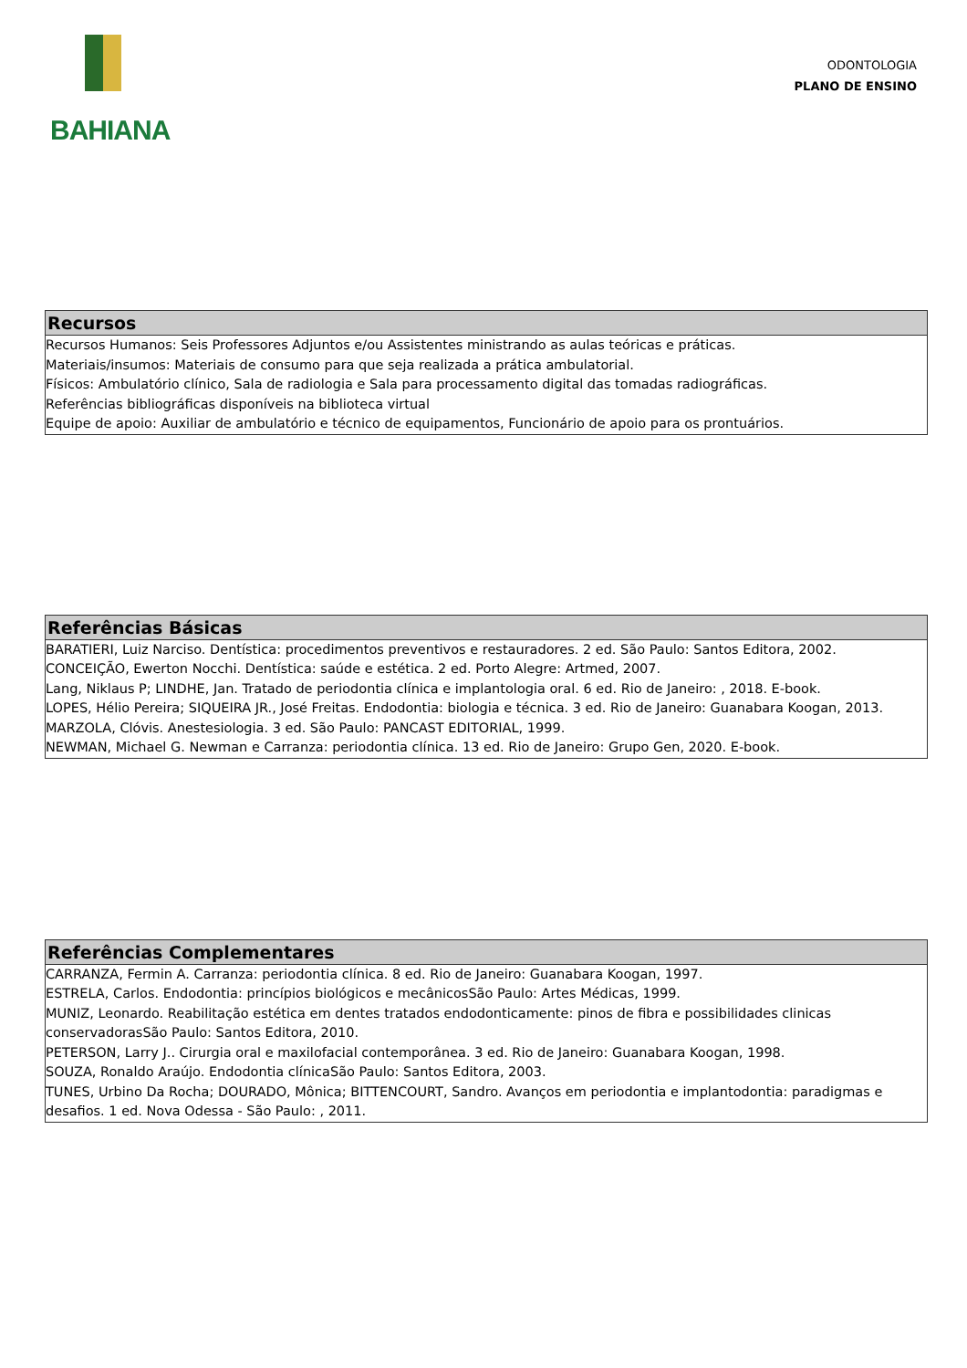BAHIANA
ODONTOLOGIA
PLANO DE ENSINO
Recursos
Recursos Humanos: Seis Professores Adjuntos e/ou Assistentes ministrando as aulas teóricas e práticas.
Materiais/insumos: Materiais de consumo para que seja realizada a prática ambulatorial.
Físicos: Ambulatório clínico, Sala de radiologia e Sala para processamento digital das tomadas radiográficas.
Referências bibliográficas disponíveis na biblioteca virtual
Equipe de apoio: Auxiliar de ambulatório e técnico de equipamentos, Funcionário de apoio para os prontuários.
Referências Básicas
BARATIERI, Luiz Narciso. Dentística: procedimentos preventivos e restauradores. 2 ed. São Paulo: Santos Editora, 2002.
CONCEIÇÃO, Ewerton Nocchi. Dentística: saúde e estética. 2 ed. Porto Alegre: Artmed, 2007.
Lang, Niklaus P; LINDHE, Jan. Tratado de periodontia clínica e implantologia oral. 6 ed. Rio de Janeiro: , 2018. E-book.
LOPES, Hélio Pereira; SIQUEIRA JR., José Freitas. Endodontia: biologia e técnica. 3 ed. Rio de Janeiro: Guanabara Koogan, 2013.
MARZOLA, Clóvis. Anestesiologia. 3 ed. São Paulo: PANCAST EDITORIAL, 1999.
NEWMAN, Michael G. Newman e Carranza: periodontia clínica. 13 ed. Rio de Janeiro: Grupo Gen, 2020. E-book.
Referências Complementares
CARRANZA, Fermin A. Carranza: periodontia clínica. 8 ed. Rio de Janeiro: Guanabara Koogan, 1997.
ESTRELA, Carlos. Endodontia: princípios biológicos e mecânicosSão Paulo: Artes Médicas, 1999.
MUNIZ, Leonardo. Reabilitação estética em dentes tratados endodonticamente: pinos de fibra e possibilidades clinicas conservadorasSão Paulo: Santos Editora, 2010.
PETERSON, Larry J.. Cirurgia oral e maxilofacial contemporânea. 3 ed. Rio de Janeiro: Guanabara Koogan, 1998.
SOUZA, Ronaldo Araújo. Endodontia clínicaSão Paulo: Santos Editora, 2003.
TUNES, Urbino Da Rocha; DOURADO, Mônica; BITTENCOURT, Sandro. Avanços em periodontia e implantodontia: paradigmas e desafios. 1 ed. Nova Odessa - São Paulo: , 2011.